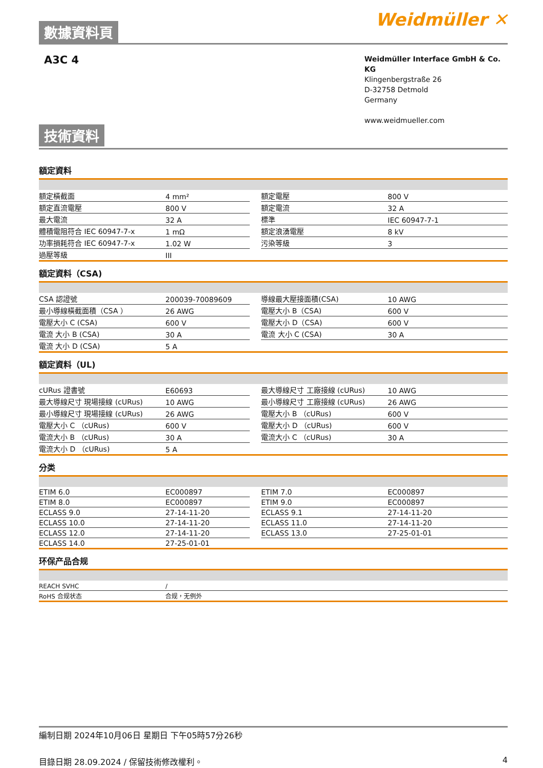數據資料頁
Weidmüller ✕
A3C 4
Weidmüller Interface GmbH & Co. KG
Klingenbergstraße 26
D-32758 Detmold
Germany
www.weidmueller.com
技術資料
額定資料
| 額定橫截面 | 4 mm² | | 額定電壓 | 800 V |
| 額定直流電壓 | 800 V | | 額定電流 | 32 A |
| 最大電流 | 32 A | | 標準 | IEC 60947-7-1 |
| 體積電阻符合 IEC 60947-7-x | 1 mΩ | | 額定浪湧電壓 | 8 kV |
| 功率損耗符合 IEC 60947-7-x | 1.02 W | | 污染等級 | 3 |
| 過壓等級 | III | | | |
額定資料（CSA)
| CSA 認證號 | 200039-70089609 | | 導線最大壓接面積(CSA) | 10 AWG |
| 最小導線橫截面積（CSA ） | 26 AWG | | 電壓大小 B（CSA) | 600 V |
| 電壓大小 C (CSA) | 600 V | | 電壓大小 D（CSA) | 600 V |
| 電流 大小 B (CSA) | 30 A | | 電流 大小 C (CSA) | 30 A |
| 電流 大小 D (CSA) | 5 A | | | |
額定資料（UL)
| cURus 證書號 | E60693 | | 最大導線尺寸 工廠接線 (cURus) | 10 AWG |
| 最大導線尺寸 現場接線 (cURus) | 10 AWG | | 最小導線尺寸 工廠接線 (cURus) | 26 AWG |
| 最小導線尺寸 現場接線 (cURus) | 26 AWG | | 電壓大小 B （cURus) | 600 V |
| 電壓大小 C （cURus) | 600 V | | 電壓大小 D （cURus) | 600 V |
| 電流大小 B （cURus) | 30 A | | 電流大小 C （cURus) | 30 A |
| 電流大小 D （cURus) | 5 A | | | |
分类
| ETIM 6.0 | EC000897 | | ETIM 7.0 | EC000897 |
| ETIM 8.0 | EC000897 | | ETIM 9.0 | EC000897 |
| ECLASS 9.0 | 27-14-11-20 | | ECLASS 9.1 | 27-14-11-20 |
| ECLASS 10.0 | 27-14-11-20 | | ECLASS 11.0 | 27-14-11-20 |
| ECLASS 12.0 | 27-14-11-20 | | ECLASS 13.0 | 27-25-01-01 |
| ECLASS 14.0 | 27-25-01-01 | | | |
环保产品合规
| REACH SVHC | / |
| RoHS 合规状态 | 合规，无例外 |
編制日期 2024年10月06日 星期日 下午05時57分26秒
目錄日期 28.09.2024 / 保留技術修改權利。 4